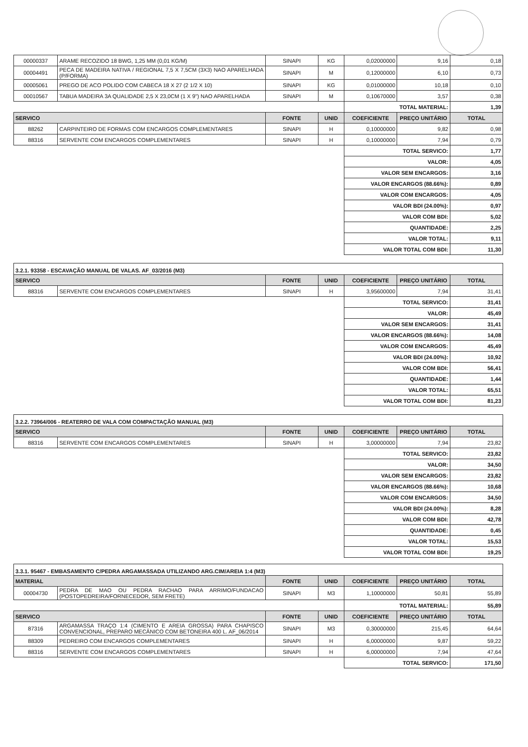| 00000337 | ARAME RECOZIDO 18 BWG, 1,25 MM (0,01 KG/M) | SINAPI | KG | 0,02000000 | 9,16 | 0,18 |
| 00004491 | PECA DE MADEIRA NATIVA / REGIONAL 7,5 X 7,5CM (3X3) NAO APARELHADA (P/FORMA) | SINAPI | M | 0,12000000 | 6,10 | 0,73 |
| 00005061 | PREGO DE ACO POLIDO COM CABECA 18 X 27 (2 1/2 X 10) | SINAPI | KG | 0,01000000 | 10,18 | 0,10 |
| 00010567 | TABUA MADEIRA 3A QUALIDADE 2,5 X 23,0CM (1 X 9") NAO APARELHADA | SINAPI | M | 0,10670000 | 3,57 | 0,38 |
| | | | | TOTAL MATERIAL: | | 1,39 |
| SERVICO | | FONTE | UNID | COEFICIENTE | PREÇO UNITÁRIO | TOTAL |
| 88262 | CARPINTEIRO DE FORMAS COM ENCARGOS COMPLEMENTARES | SINAPI | H | 0,10000000 | 9,82 | 0,98 |
| 88316 | SERVENTE COM ENCARGOS COMPLEMENTARES | SINAPI | H | 0,10000000 | 7,94 | 0,79 |
| | | | | TOTAL SERVICO: | | 1,77 |
| | | | | VALOR: | | 4,05 |
| | | | | VALOR SEM ENCARGOS: | | 3,16 |
| | | | | VALOR ENCARGOS (88.66%): | | 0,89 |
| | | | | VALOR COM ENCARGOS: | | 4,05 |
| | | | | VALOR BDI (24.00%): | | 0,97 |
| | | | | VALOR COM BDI: | | 5,02 |
| | | | | QUANTIDADE: | | 2,25 |
| | | | | VALOR TOTAL: | | 9,11 |
| | | | | VALOR TOTAL COM BDI: | | 11,30 |
3.2.1. 93358 - ESCAVAÇÃO MANUAL DE VALAS. AF_03/2016 (M3)
| SERVICO | | FONTE | UNID | COEFICIENTE | PREÇO UNITÁRIO | TOTAL |
| --- | --- | --- | --- | --- | --- | --- |
| 88316 | SERVENTE COM ENCARGOS COMPLEMENTARES | SINAPI | H | 3,95600000 | 7,94 | 31,41 |
| | | | | TOTAL SERVICO: | | 31,41 |
| | | | | VALOR: | | 45,49 |
| | | | | VALOR SEM ENCARGOS: | | 31,41 |
| | | | | VALOR ENCARGOS (88.66%): | | 14,08 |
| | | | | VALOR COM ENCARGOS: | | 45,49 |
| | | | | VALOR BDI (24.00%): | | 10,92 |
| | | | | VALOR COM BDI: | | 56,41 |
| | | | | QUANTIDADE: | | 1,44 |
| | | | | VALOR TOTAL: | | 65,51 |
| | | | | VALOR TOTAL COM BDI: | | 81,23 |
3.2.2. 73964/006 - REATERRO DE VALA COM COMPACTAÇÃO MANUAL (M3)
| SERVICO | | FONTE | UNID | COEFICIENTE | PREÇO UNITÁRIO | TOTAL |
| --- | --- | --- | --- | --- | --- | --- |
| 88316 | SERVENTE COM ENCARGOS COMPLEMENTARES | SINAPI | H | 3,00000000 | 7,94 | 23,82 |
| | | | | TOTAL SERVICO: | | 23,82 |
| | | | | VALOR: | | 34,50 |
| | | | | VALOR SEM ENCARGOS: | | 23,82 |
| | | | | VALOR ENCARGOS (88.66%): | | 10,68 |
| | | | | VALOR COM ENCARGOS: | | 34,50 |
| | | | | VALOR BDI (24.00%): | | 8,28 |
| | | | | VALOR COM BDI: | | 42,78 |
| | | | | QUANTIDADE: | | 0,45 |
| | | | | VALOR TOTAL: | | 15,53 |
| | | | | VALOR TOTAL COM BDI: | | 19,25 |
3.3.1. 95467 - EMBASAMENTO C/PEDRA ARGAMASSADA UTILIZANDO ARG.CIM/AREIA 1:4 (M3)
| MATERIAL | | FONTE | UNID | COEFICIENTE | PREÇO UNITÁRIO | TOTAL |
| --- | --- | --- | --- | --- | --- | --- |
| 00004730 | PEDRA DE MAO OU PEDRA RACHAO PARA ARRIMO/FUNDACAO (POSTOPEDREIRA/FORNECEDOR, SEM FRETE) | SINAPI | M3 | 1,10000000 | 50,81 | 55,89 |
| | | | | TOTAL MATERIAL: | | 55,89 |
| SERVICO | | FONTE | UNID | COEFICIENTE | PREÇO UNITÁRIO | TOTAL |
| 87316 | ARGAMASSA TRAÇO 1:4 (CIMENTO E AREIA GROSSA) PARA CHAPISCO CONVENCIONAL, PREPARO MECÂNICO COM BETONEIRA 400 L. AF_06/2014 | SINAPI | M3 | 0,30000000 | 215,45 | 64,64 |
| 88309 | PEDREIRO COM ENCARGOS COMPLEMENTARES | SINAPI | H | 6,00000000 | 9,87 | 59,22 |
| 88316 | SERVENTE COM ENCARGOS COMPLEMENTARES | SINAPI | H | 6,00000000 | 7,94 | 47,64 |
| | | | | TOTAL SERVICO: | | 171,50 |